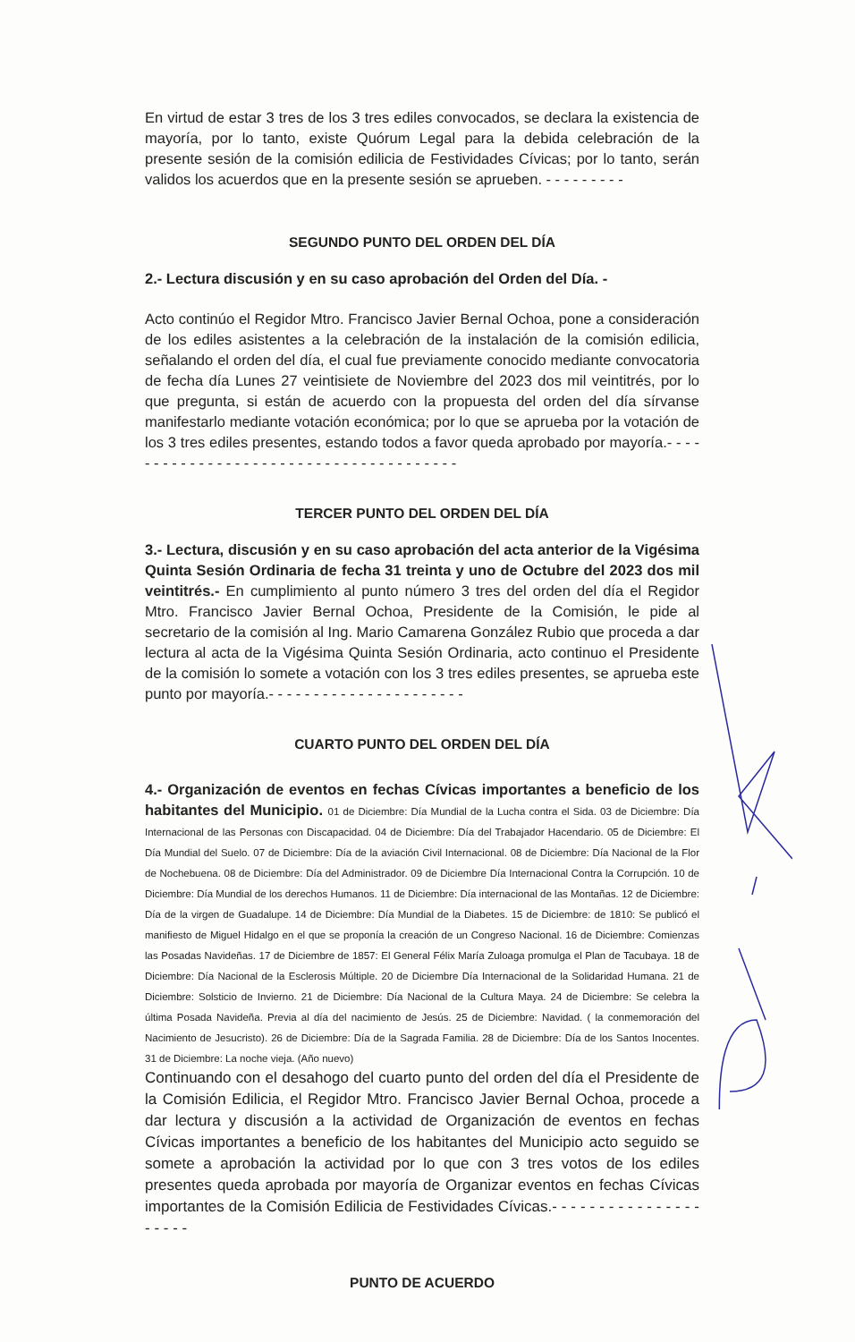En virtud de estar 3 tres de los 3 tres ediles convocados, se declara la existencia de mayoría, por lo tanto, existe Quórum Legal para la debida celebración de la presente sesión de la comisión edilicia de Festividades Cívicas; por lo tanto, serán validos los acuerdos que en la presente sesión se aprueben. - - - - - - - - -
SEGUNDO PUNTO DEL ORDEN DEL DÍA
2.- Lectura discusión y en su caso aprobación del Orden del Día. -
Acto continúo el Regidor Mtro. Francisco Javier Bernal Ochoa, pone a consideración de los ediles asistentes a la celebración de la instalación de la comisión edilicia, señalando el orden del día, el cual fue previamente conocido mediante convocatoria de fecha día Lunes 27 veintisiete de Noviembre del 2023 dos mil veintitrés, por lo que pregunta, si están de acuerdo con la propuesta del orden del día sírvanse manifestarlo mediante votación económica; por lo que se aprueba por la votación de los 3 tres ediles presentes, estando todos a favor queda aprobado por mayoría.- - - - - - - - - - - - - - - - - - - - - - - - - - - - - - - - - - - - - - -
TERCER PUNTO DEL ORDEN DEL DÍA
3.- Lectura, discusión y en su caso aprobación del acta anterior de la Vigésima Quinta Sesión Ordinaria de fecha 31 treinta y uno de Octubre del 2023 dos mil veintitrés.- En cumplimiento al punto número 3 tres del orden del día el Regidor Mtro. Francisco Javier Bernal Ochoa, Presidente de la Comisión, le pide al secretario de la comisión al Ing. Mario Camarena González Rubio que proceda a dar lectura al acta de la Vigésima Quinta Sesión Ordinaria, acto continuo el Presidente de la comisión lo somete a votación con los 3 tres ediles presentes, se aprueba este punto por mayoría.- - - - - - - - - - - - - - - - - - - - - -
CUARTO PUNTO DEL ORDEN DEL DÍA
4.- Organización de eventos en fechas Cívicas importantes a beneficio de los habitantes del Municipio. 01 de Diciembre: Día Mundial de la Lucha contra el Sida. 03 de Diciembre: Día Internacional de las Personas con Discapacidad. 04 de Diciembre: Día del Trabajador Hacendario. 05 de Diciembre: El Día Mundial del Suelo. 07 de Diciembre: Día de la aviación Civil Internacional. 08 de Diciembre: Día Nacional de la Flor de Nochebuena. 08 de Diciembre: Día del Administrador. 09 de Diciembre Día Internacional Contra la Corrupción. 10 de Diciembre: Día Mundial de los derechos Humanos. 11 de Diciembre: Día internacional de las Montañas. 12 de Diciembre: Día de la virgen de Guadalupe. 14 de Diciembre: Día Mundial de la Diabetes. 15 de Diciembre: de 1810: Se publicó el manifiesto de Miguel Hidalgo en el que se proponía la creación de un Congreso Nacional. 16 de Diciembre: Comienzas las Posadas Navideñas. 17 de Diciembre de 1857: El General Félix María Zuloaga promulga el Plan de Tacubaya. 18 de Diciembre: Día Nacional de la Esclerosis Múltiple. 20 de Diciembre Día Internacional de la Solidaridad Humana. 21 de Diciembre: Solsticio de Invierno. 21 de Diciembre: Día Nacional de la Cultura Maya. 24 de Diciembre: Se celebra la última Posada Navideña. Previa al día del nacimiento de Jesús. 25 de Diciembre: Navidad. ( la conmemoración del Nacimiento de Jesucristo). 26 de Diciembre: Día de la Sagrada Familia. 28 de Diciembre: Día de los Santos Inocentes. 31 de Diciembre: La noche vieja. (Año nuevo)
Continuando con el desahogo del cuarto punto del orden del día el Presidente de la Comisión Edilicia, el Regidor Mtro. Francisco Javier Bernal Ochoa, procede a dar lectura y discusión a la actividad de Organización de eventos en fechas Cívicas importantes a beneficio de los habitantes del Municipio acto seguido se somete a aprobación la actividad por lo que con 3 tres votos de los ediles presentes queda aprobada por mayoría de Organizar eventos en fechas Cívicas importantes de la Comisión Edilicia de Festividades Cívicas.- - - - - - - - - - - - - - - - - - - - -
PUNTO DE ACUERDO